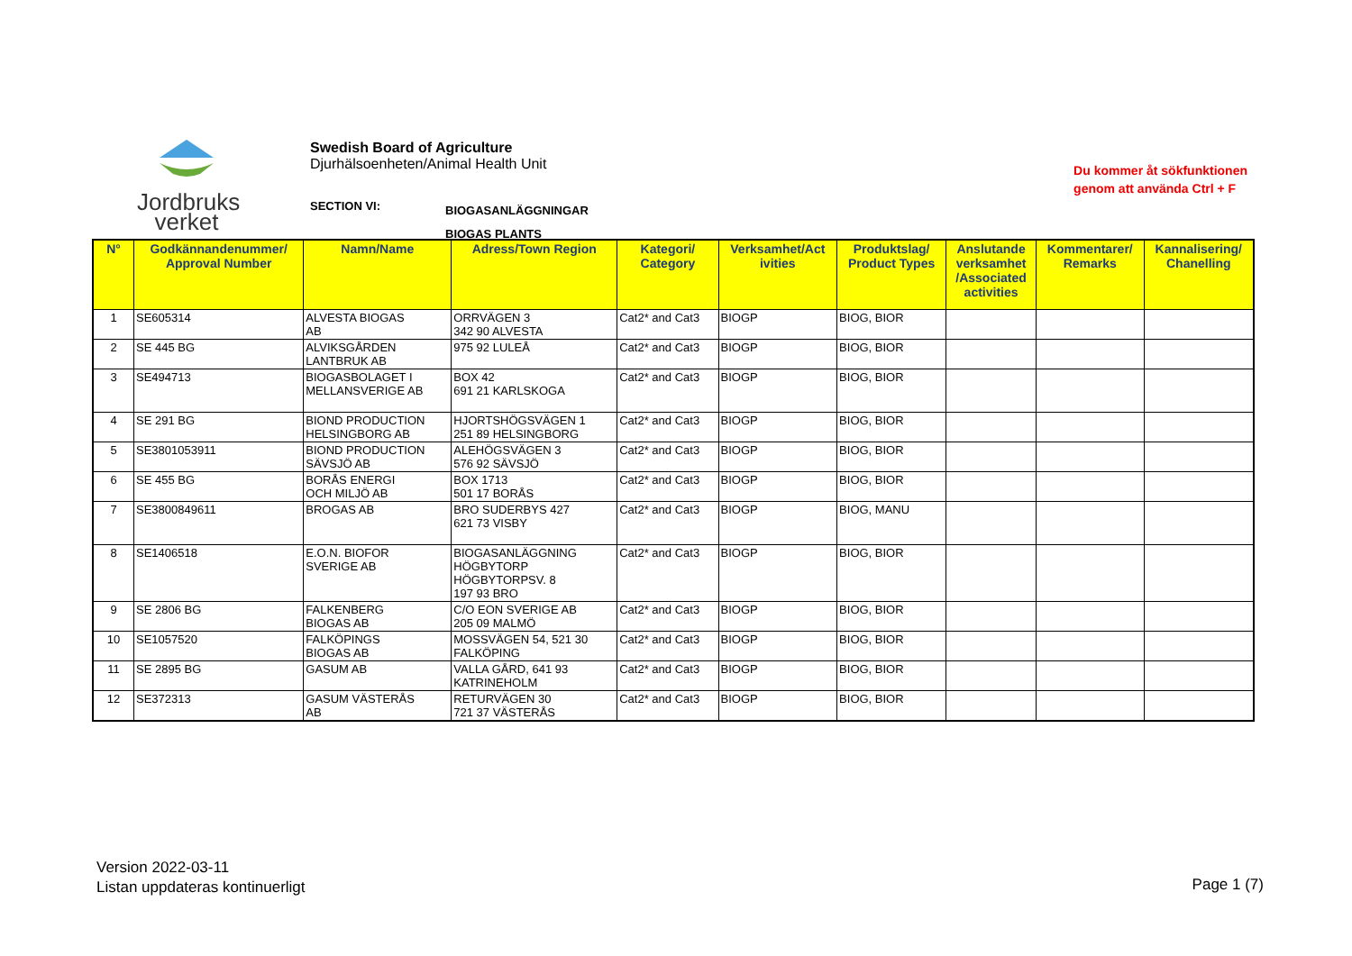Jordbruks
verket
Swedish Board of Agriculture
Djurhälsoenheten/Animal Health Unit
Du kommer åt sökfunktionen
genom att använda Ctrl + F
SECTION VI:
BIOGASANLÄGGNINGAR
BIOGAS PLANTS
| N° | Godkännandenummer/ Approval Number | Namn/Name | Adress/Town Region | Kategori/ Category | Verksamhet/Act ivities | Produktslag/ Product Types | Anslutande verksamhet /Associated activities | Kommentarer/ Remarks | Kannalisering/ Chanelling |
| --- | --- | --- | --- | --- | --- | --- | --- | --- | --- |
| 1 | SE605314 | ALVESTA BIOGAS AB | ORRVÄGEN 3 342 90 ALVESTA | Cat2* and Cat3 | BIOGP | BIOG, BIOR | | | |
| 2 | SE 445 BG | ALVIKSGÅRDEN LANTBRUK AB | 975 92 LULEÅ | Cat2* and Cat3 | BIOGP | BIOG, BIOR | | | |
| 3 | SE494713 | BIOGASBOLAGET I MELLANSVERIGE AB | BOX 42 691 21 KARLSKOGA | Cat2* and Cat3 | BIOGP | BIOG, BIOR | | | |
| 4 | SE 291 BG | BIOND PRODUCTION HELSINGBORG AB | HJORTSHÖGSVÄGEN 1 251 89 HELSINGBORG | Cat2* and Cat3 | BIOGP | BIOG, BIOR | | | |
| 5 | SE3801053911 | BIOND PRODUCTION SÄVSJÖ AB | ALEHÖGSVÄGEN 3 576 92 SÄVSJÖ | Cat2* and Cat3 | BIOGP | BIOG, BIOR | | | |
| 6 | SE 455 BG | BORÅS ENERGI OCH MILJÖ AB | BOX 1713 501 17 BORÅS | Cat2* and Cat3 | BIOGP | BIOG, BIOR | | | |
| 7 | SE3800849611 | BROGAS AB | BRO SUDERBYS 427 621 73 VISBY | Cat2* and Cat3 | BIOGP | BIOG, MANU | | | |
| 8 | SE1406518 | E.O.N. BIOFOR SVERIGE AB | BIOGASANLÄGGNING HÖGBYTORP HÖGBYTORPSV. 8 197 93 BRO | Cat2* and Cat3 | BIOGP | BIOG, BIOR | | | |
| 9 | SE 2806 BG | FALKENBERG BIOGAS AB | C/O EON SVERIGE AB 205 09 MALMÖ | Cat2* and Cat3 | BIOGP | BIOG, BIOR | | | |
| 10 | SE1057520 | FALKÖPINGS BIOGAS AB | MOSSVÄGEN 54, 521 30 FALKÖPING | Cat2* and Cat3 | BIOGP | BIOG, BIOR | | | |
| 11 | SE 2895 BG | GASUM AB | VALLA GÅRD, 641 93 KATRINEHOLM | Cat2* and Cat3 | BIOGP | BIOG, BIOR | | | |
| 12 | SE372313 | GASUM VÄSTERÅS AB | RETURVÄGEN 30 721 37 VÄSTERÅS | Cat2* and Cat3 | BIOGP | BIOG, BIOR | | | |
Version 2022-03-11
Listan uppdateras kontinuerligt
Page 1 (7)